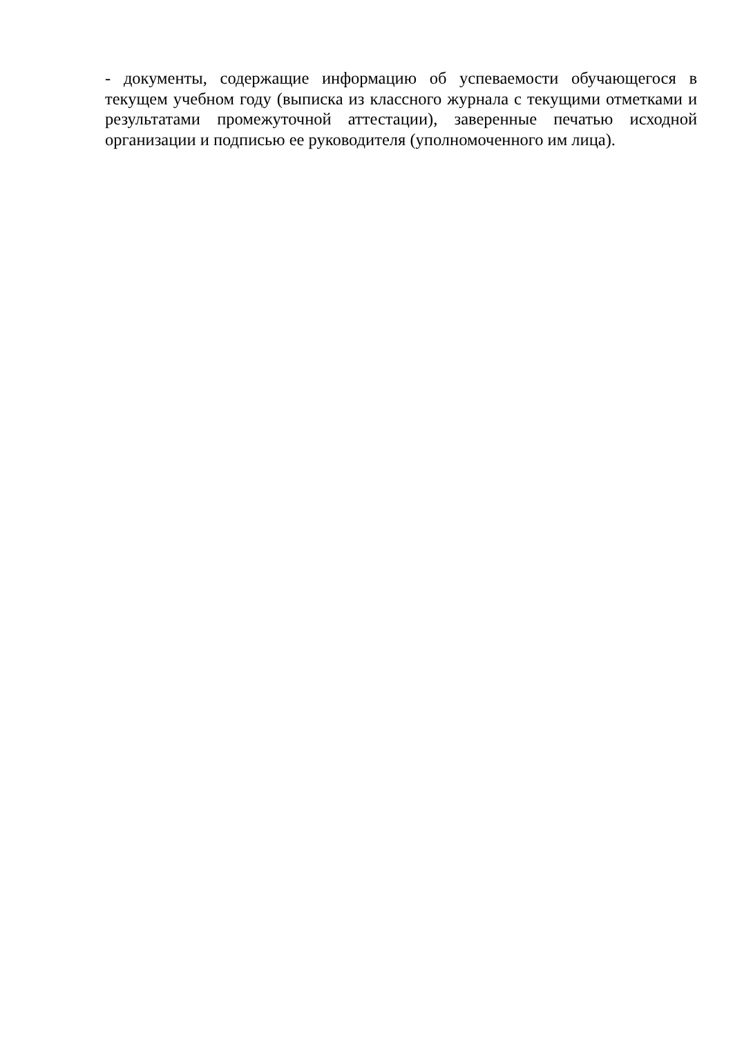- документы, содержащие информацию об успеваемости обучающегося в текущем учебном году (выписка из классного журнала с текущими отметками и результатами промежуточной аттестации), заверенные печатью исходной организации и подписью ее руководителя (уполномоченного им лица).